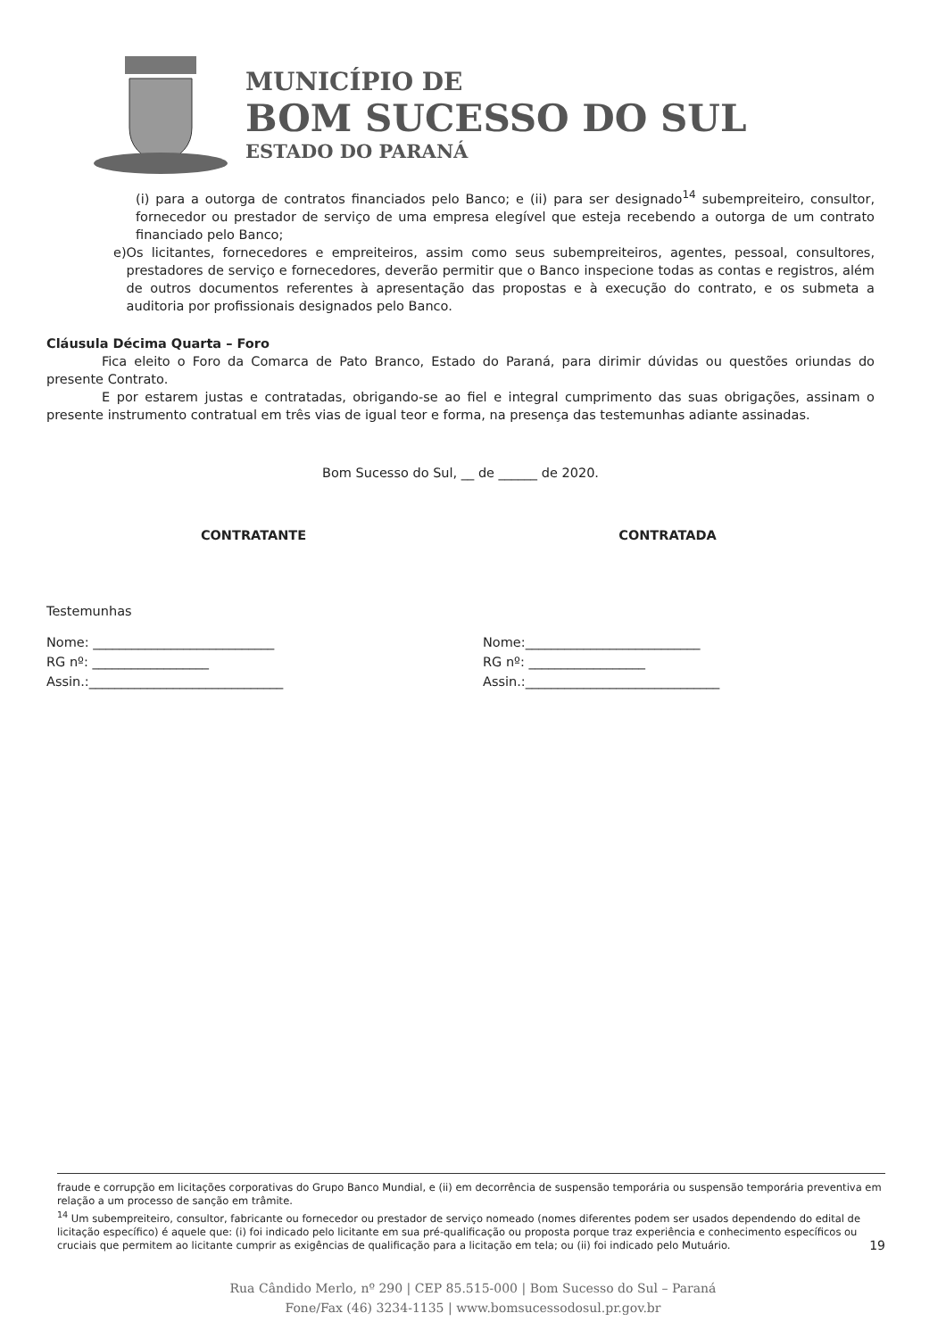MUNICÍPIO DE
BOM SUCESSO DO SUL
ESTADO DO PARANÁ
(i) para a outorga de contratos financiados pelo Banco; e (ii) para ser designado<sup>14</sup> subempreiteiro, consultor, fornecedor ou prestador de serviço de uma empresa elegível que esteja recebendo a outorga de um contrato financiado pelo Banco;
e) Os licitantes, fornecedores e empreiteiros, assim como seus subempreiteiros, agentes, pessoal, consultores, prestadores de serviço e fornecedores, deverão permitir que o Banco inspecione todas as contas e registros, além de outros documentos referentes à apresentação das propostas e à execução do contrato, e os submeta a auditoria por profissionais designados pelo Banco.
Cláusula Décima Quarta – Foro
Fica eleito o Foro da Comarca de Pato Branco, Estado do Paraná, para dirimir dúvidas ou questões oriundas do presente Contrato.
E por estarem justas e contratadas, obrigando-se ao fiel e integral cumprimento das suas obrigações, assinam o presente instrumento contratual em três vias de igual teor e forma, na presença das testemunhas adiante assinadas.
Bom Sucesso do Sul, __ de ______ de 2020.
CONTRATANTE CONTRATADA
Testemunhas
Nome: ____________________________
RG nº: __________________
Assin.:______________________________
Nome:___________________________
RG nº: __________________
Assin.:______________________________
fraude e corrupção em licitações corporativas do Grupo Banco Mundial, e (ii) em decorrência de suspensão temporária ou suspensão temporária preventiva em relação a um processo de sanção em trâmite.
<sup>14</sup> Um subempreiteiro, consultor, fabricante ou fornecedor ou prestador de serviço nomeado (nomes diferentes podem ser usados dependendo do edital de licitação específico) é aquele que: (i) foi indicado pelo licitante em sua pré-qualificação ou proposta porque traz experiência e conhecimento específicos ou cruciais que permitem ao licitante cumprir as exigências de qualificação para a licitação em tela; ou (ii) foi indicado pelo Mutuário. 19
Rua Cândido Merlo, nº 290 | CEP 85.515-000 | Bom Sucesso do Sul – Paraná
Fone/Fax (46) 3234-1135 | www.bomsucessodosul.pr.gov.br